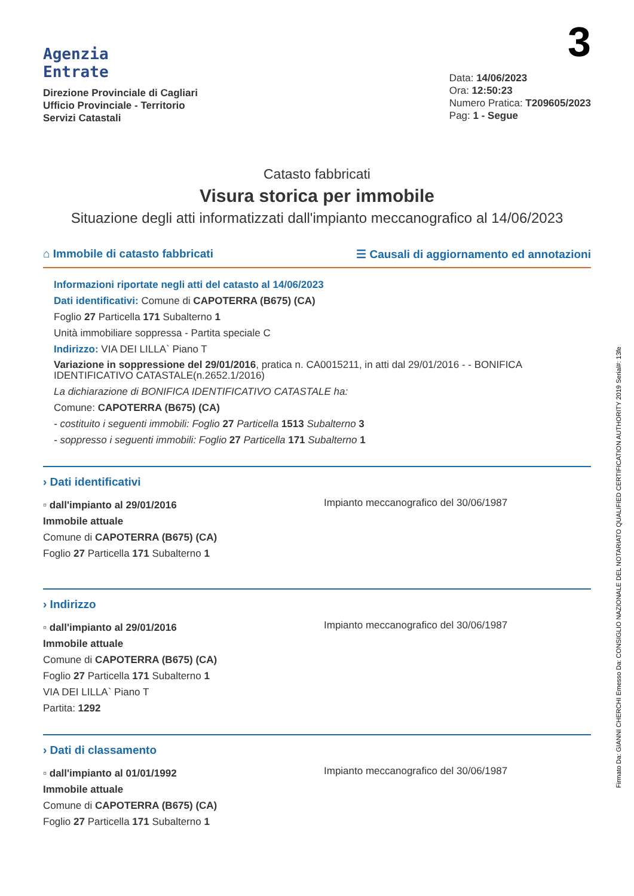Agenzia
Entrate
Direzione Provinciale di Cagliari
Ufficio Provinciale - Territorio
Servizi Catastali
3
Data: 14/06/2023
Ora: 12:50:23
Numero Pratica: T209605/2023
Pag: 1 - Segue
Catasto fabbricati
Visura storica per immobile
Situazione degli atti informatizzati dall'impianto meccanografico al 14/06/2023
⌂ Immobile di catasto fabbricati ☰ Causali di aggiornamento ed annotazioni
Informazioni riportate negli atti del catasto al 14/06/2023
Dati identificativi: Comune di CAPOTERRA (B675) (CA)
Foglio 27 Particella 171 Subalterno 1
Unità immobiliare soppressa - Partita speciale C
Indirizzo: VIA DEI LILLA` Piano T
Variazione in soppressione del 29/01/2016, pratica n. CA0015211, in atti dal 29/01/2016 - - BONIFICA IDENTIFICATIVO CATASTALE(n.2652.1/2016)
La dichiarazione di BONIFICA IDENTIFICATIVO CATASTALE ha:
Comune: CAPOTERRA (B675) (CA)
- costituito i seguenti immobili: Foglio 27 Particella 1513 Subalterno 3
- soppresso i seguenti immobili: Foglio 27 Particella 171 Subalterno 1
› Dati identificativi
▫ dall'impianto al 29/01/2016
Immobile attuale
Comune di CAPOTERRA (B675) (CA)
Foglio 27 Particella 171 Subalterno 1
Impianto meccanografico del 30/06/1987
› Indirizzo
▫ dall'impianto al 29/01/2016
Immobile attuale
Comune di CAPOTERRA (B675) (CA)
Foglio 27 Particella 171 Subalterno 1
VIA DEI LILLA` Piano T
Partita: 1292
Impianto meccanografico del 30/06/1987
› Dati di classamento
▫ dall'impianto al 01/01/1992
Immobile attuale
Comune di CAPOTERRA (B675) (CA)
Foglio 27 Particella 171 Subalterno 1
Impianto meccanografico del 30/06/1987
Firmato Da: GIANNI CHERCHI Emesso Da: CONSIGLIO NAZIONALE DEL NOTARIATO QUALIFIED CERTIFICATION AUTHORITY 2019 Serial#: 13fe